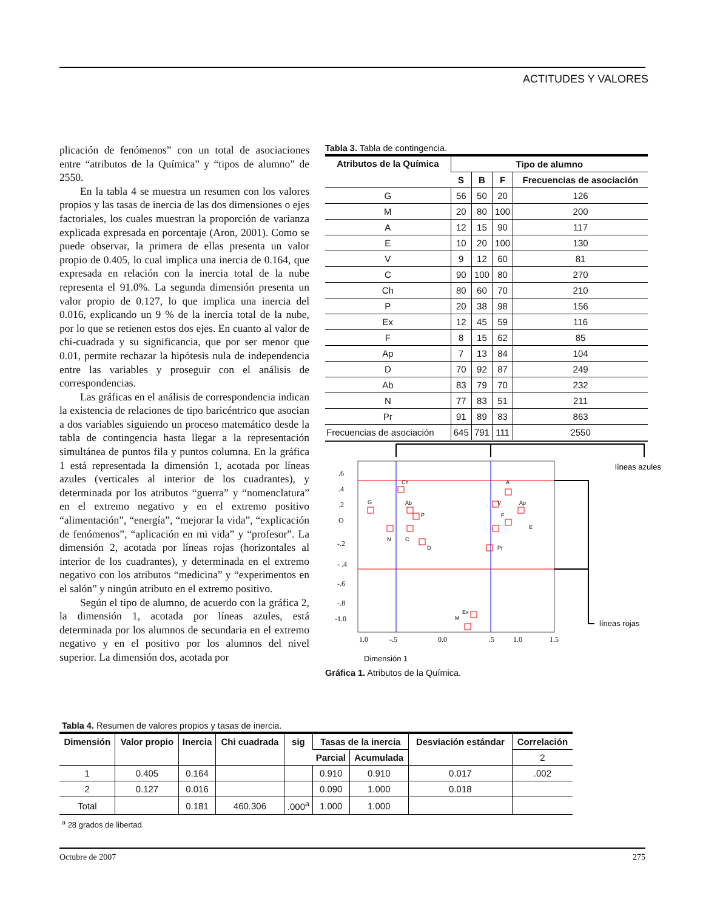ACTITUDES Y VALORES
plicación de fenómenos” con un total de asociaciones entre “atributos de la Química” y “tipos de alumno” de 2550.
En la tabla 4 se muestra un resumen con los valores propios y las tasas de inercia de las dos dimensiones o ejes factoriales, los cuales muestran la proporción de varianza explicada expresada en porcentaje (Aron, 2001). Como se puede observar, la primera de ellas presenta un valor propio de 0.405, lo cual implica una inercia de 0.164, que expresada en relación con la inercia total de la nube representa el 91.0%. La segunda dimensión presenta un valor propio de 0.127, lo que implica una inercia del 0.016, explicando un 9 % de la inercia total de la nube, por lo que se retienen estos dos ejes. En cuanto al valor de chi-cuadrada y su significancia, que por ser menor que 0.01, permite rechazar la hipótesis nula de independencia entre las variables y proseguir con el análisis de correspondencias.
Las gráficas en el análisis de correspondencia indican la existencia de relaciones de tipo baricéntrico que asocian a dos variables siguiendo un proceso matemático desde la tabla de contingencia hasta llegar a la representación simultánea de puntos fila y puntos columna. En la gráfica 1 está representada la dimensión 1, acotada por líneas azules (verticales al interior de los cuadrantes), y determinada por los atributos “guerra” y “nomenclatura” en el extremo negativo y en el extremo positivo “alimentación”, “energía”, “mejorar la vida”, “explicación de fenómenos”, “aplicación en mi vida” y “profesor”. La dimensión 2, acotada por líneas rojas (horizontales al interior de los cuadrantes), y determinada en el extremo negativo con los atributos “medicina” y “experimentos en el salón” y ningún atributo en el extremo positivo.
Según el tipo de alumno, de acuerdo con la gráfica 2, la dimensión 1, acotada por líneas azules, está determinada por los alumnos de secundaria en el extremo negativo y en el positivo por los alumnos del nivel superior. La dimensión dos, acotada por
Tabla 3. Tabla de contingencia.
| Atributos de la Química | Tipo de alumno | | | |
| --- | --- | --- | --- | --- |
| | S | B | F | Frecuencias de asociación |
| G | 56 | 50 | 20 | 126 |
| M | 20 | 80 | 100 | 200 |
| A | 12 | 15 | 90 | 117 |
| E | 10 | 20 | 100 | 130 |
| V | 9 | 12 | 60 | 81 |
| C | 90 | 100 | 80 | 270 |
| Ch | 80 | 60 | 70 | 210 |
| P | 20 | 38 | 98 | 156 |
| Ex | 12 | 45 | 59 | 116 |
| F | 8 | 15 | 62 | 85 |
| Ap | 7 | 13 | 84 | 104 |
| D | 70 | 92 | 87 | 249 |
| Ab | 83 | 79 | 70 | 232 |
| N | 77 | 83 | 51 | 211 |
| Pr | 91 | 89 | 83 | 863 |
| Frecuencias de asociación | 645 | 791 | 111 | 2550 |
líneas azules
líneas rojas
G
Ch
Ab
P
N
C
D
A
V
Ap
F
E
Pr
Ex
M
.6
.4
.2
O
-.2
- .4
-.6
-.8
-1.0
1.0
-.5
0.0
.5
1.0
1.5
Dimensión 1
Gráfica 1. Atributos de la Química.
Tabla 4. Resumen de valores propios y tasas de inercia.
| Dimensión | Valor propio | Inercia | Chi cuadrada | sig | Tasas de la inercia | | Desviación estándar | Correlación |
| --- | --- | --- | --- | --- | --- | --- | --- | --- |
| | | | | | Parcial | Acumulada | | 2 |
| 1 | 0.405 | 0.164 | | | 0.910 | 0.910 | 0.017 | .002 |
| 2 | 0.127 | 0.016 | | | 0.090 | 1.000 | 0.018 | |
| Total | | 0.181 | 460.306 | .000<sup>a</sup> | 1.000 | 1.000 | | |
<sup>a</sup> 28 grados de libertad.
Octubre de 2007 275